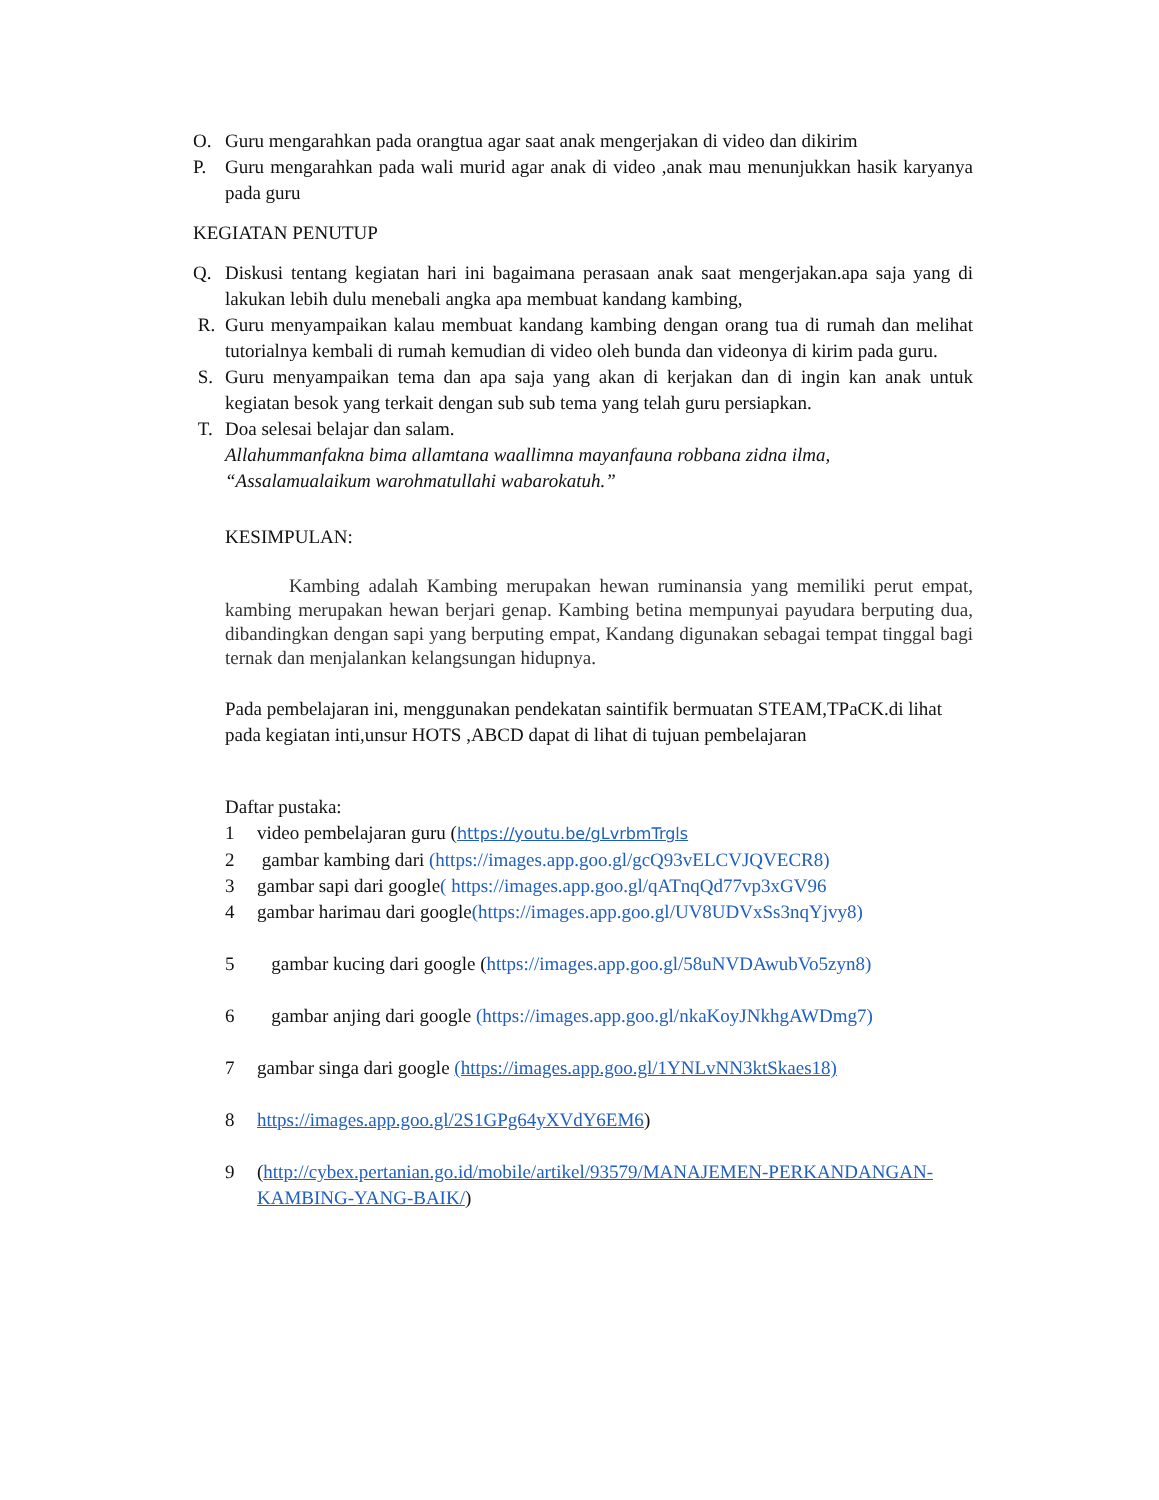O. Guru mengarahkan pada orangtua agar saat anak mengerjakan di video dan dikirim
P. Guru mengarahkan pada wali murid agar anak di video ,anak mau menunjukkan hasik karyanya pada guru
KEGIATAN PENUTUP
Q. Diskusi tentang kegiatan hari ini bagaimana perasaan anak saat mengerjakan.apa saja yang di lakukan lebih dulu menebali angka apa membuat kandang kambing,
R. Guru menyampaikan kalau membuat kandang kambing dengan orang tua di rumah dan melihat tutorialnya kembali di rumah kemudian di video oleh bunda dan videonya di kirim pada guru.
S. Guru menyampaikan tema dan apa saja yang akan di kerjakan dan di ingin kan anak untuk kegiatan besok yang terkait dengan sub sub tema yang telah guru persiapkan.
T. Doa selesai belajar dan salam.
Allahummanfakna bima allamtana waallimna mayanfauna robbana zidna ilma,
“Assalamualaikum warohmatullahi wabarokatuh.”
KESIMPULAN:
Kambing adalah Kambing merupakan hewan ruminansia yang memiliki perut empat, kambing merupakan hewan berjari genap. Kambing betina mempunyai payudara berputing dua, dibandingkan dengan sapi yang berputing empat, Kandang digunakan sebagai tempat tinggal bagi ternak dan menjalankan kelangsungan hidupnya.
Pada pembelajaran ini, menggunakan pendekatan saintifik bermuatan STEAM,TPaCK.di lihat pada kegiatan inti,unsur HOTS ,ABCD dapat di lihat di tujuan pembelajaran
Daftar pustaka:
1 video pembelajaran guru (https://youtu.be/gLvrbmTrgls
2 gambar kambing dari (https://images.app.goo.gl/gcQ93vELCVJQVECR8)
3 gambar sapi dari google( https://images.app.goo.gl/qATnqQd77vp3xGV96
4 gambar harimau dari google(https://images.app.goo.gl/UV8UDVxSs3nqYjvy8)
5 gambar kucing dari google (https://images.app.goo.gl/58uNVDAwubVo5zyn8)
6 gambar anjing dari google (https://images.app.goo.gl/nkaKoyJNkhgAWDmg7)
7 gambar singa dari google (https://images.app.goo.gl/1YNLvNN3ktSkaes18)
8 https://images.app.goo.gl/2S1GPg64yXVdY6EM6)
9 (http://cybex.pertanian.go.id/mobile/artikel/93579/MANAJEMEN-PERKANDANGAN-KAMBING-YANG-BAIK/)